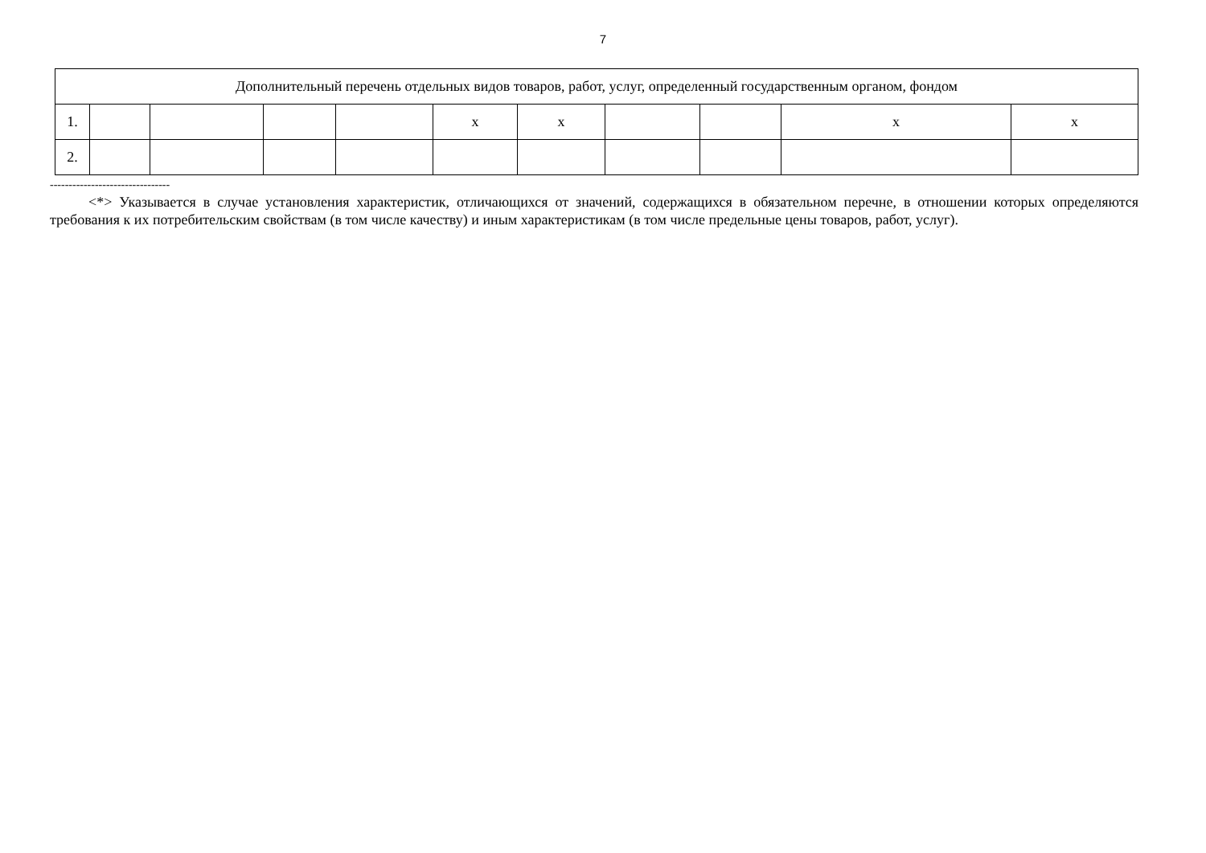7
| Дополнительный перечень отдельных видов товаров, работ, услуг, определенный государственным органом, фондом | | | | | | | | | | |
| 1. | | | | | x | x | | | x | x |
| 2. | | | | | | | | | | |
--------------------------------
<*> Указывается в случае установления характеристик, отличающихся от значений, содержащихся в обязательном перечне, в отношении которых определяются требования к их потребительским свойствам (в том числе качеству) и иным характеристикам (в том числе предельные цены товаров, работ, услуг).